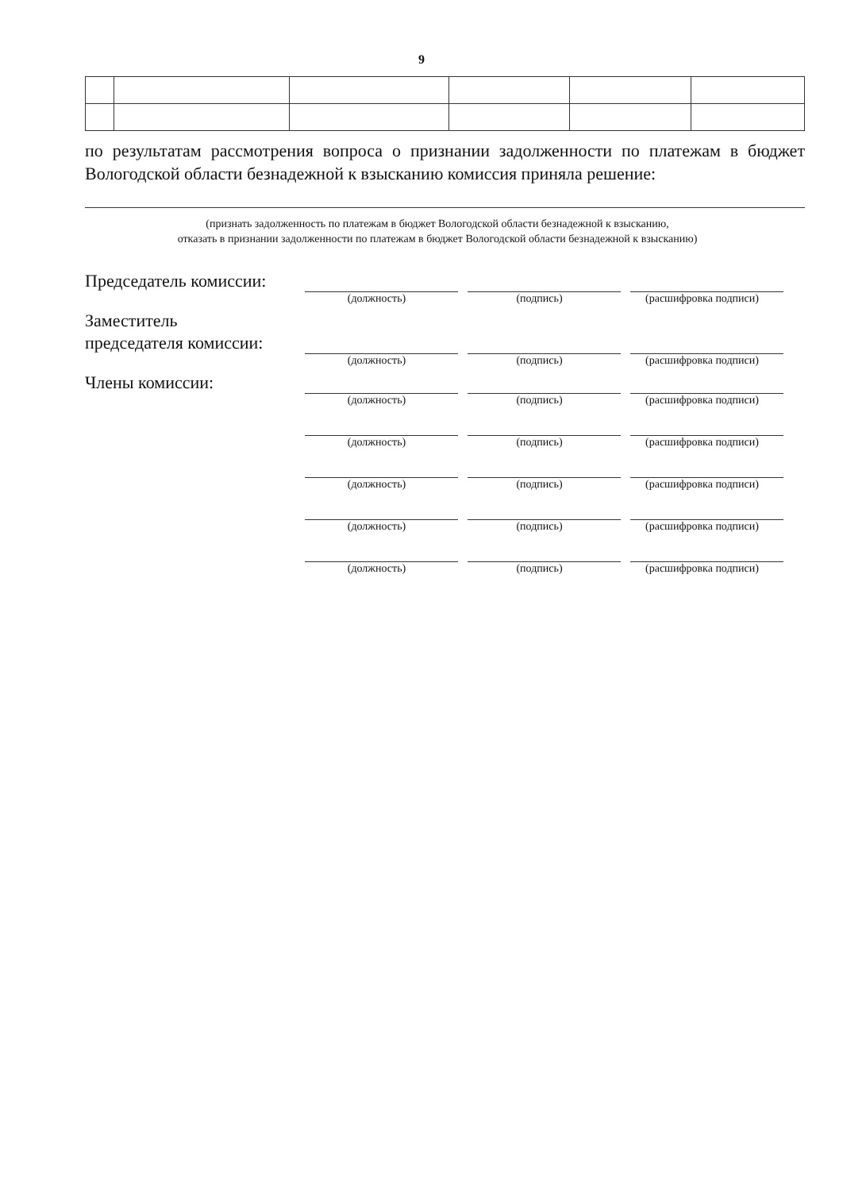9
по результатам рассмотрения вопроса о признании задолженности по платежам в бюджет Вологодской области безнадежной к взысканию комиссия приняла решение:
(признать задолженность по платежам в бюджет Вологодской области безнадежной к взысканию,
отказать в признании задолженности по платежам в бюджет Вологодской области безнадежной к взысканию)
Председатель комиссии:
(должность) (подпись) (расшифровка подписи)
Заместитель
председателя комиссии:
(должность) (подпись) (расшифровка подписи)
Члены комиссии:
(должность) (подпись) (расшифровка подписи)
(должность) (подпись) (расшифровка подписи)
(должность) (подпись) (расшифровка подписи)
(должность) (подпись) (расшифровка подписи)
(должность) (подпись) (расшифровка подписи)